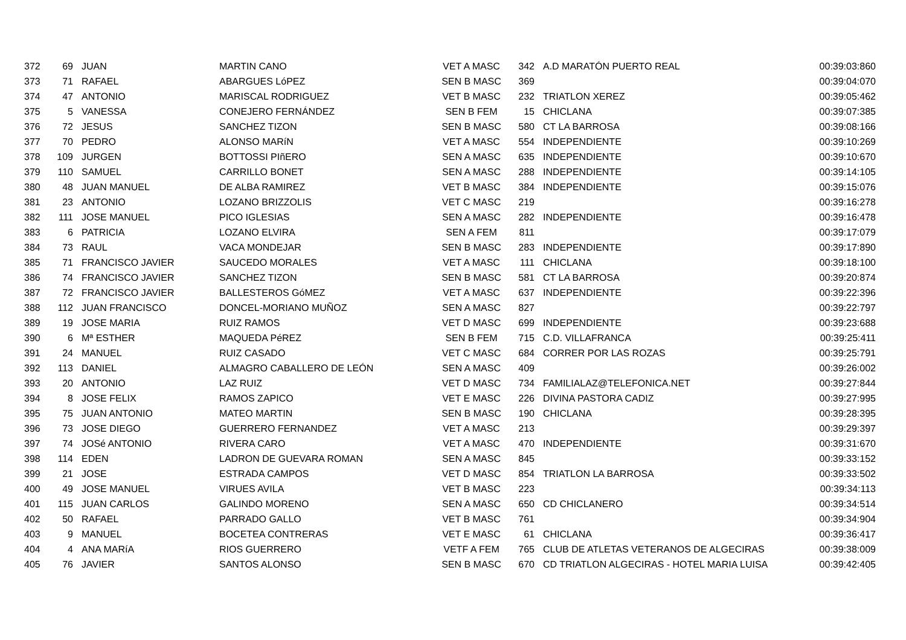| 372 | 69 | | JUAN | MARTIN CANO | VET A MASC | 342 | | A.D MARATÓN PUERTO REAL | 00:39:03:860 |
| 373 | 71 | | RAFAEL | ABARGUES LóPEZ | SEN B MASC | 369 | | | 00:39:04:070 |
| 374 | 47 | | ANTONIO | MARISCAL RODRIGUEZ | VET B MASC | 232 | | TRIATLON XEREZ | 00:39:05:462 |
| 375 | 5 | | VANESSA | CONEJERO FERNÁNDEZ | SEN B FEM | 15 | | CHICLANA | 00:39:07:385 |
| 376 | 72 | | JESUS | SANCHEZ TIZON | SEN B MASC | 580 | | CT LA BARROSA | 00:39:08:166 |
| 377 | 70 | | PEDRO | ALONSO MARíN | VET A MASC | 554 | | INDEPENDIENTE | 00:39:10:269 |
| 378 | 109 | | JURGEN | BOTTOSSI PIñERO | SEN A MASC | 635 | | INDEPENDIENTE | 00:39:10:670 |
| 379 | 110 | | SAMUEL | CARRILLO BONET | SEN A MASC | 288 | | INDEPENDIENTE | 00:39:14:105 |
| 380 | 48 | | JUAN MANUEL | DE ALBA RAMIREZ | VET B MASC | 384 | | INDEPENDIENTE | 00:39:15:076 |
| 381 | 23 | | ANTONIO | LOZANO BRIZZOLIS | VET C MASC | 219 | | | 00:39:16:278 |
| 382 | 111 | | JOSE MANUEL | PICO IGLESIAS | SEN A MASC | 282 | | INDEPENDIENTE | 00:39:16:478 |
| 383 | 6 | | PATRICIA | LOZANO ELVIRA | SEN A FEM | 811 | | | 00:39:17:079 |
| 384 | 73 | | RAUL | VACA MONDEJAR | SEN B MASC | 283 | | INDEPENDIENTE | 00:39:17:890 |
| 385 | 71 | | FRANCISCO JAVIER | SAUCEDO MORALES | VET A MASC | 111 | | CHICLANA | 00:39:18:100 |
| 386 | 74 | | FRANCISCO JAVIER | SANCHEZ TIZON | SEN B MASC | 581 | | CT LA BARROSA | 00:39:20:874 |
| 387 | 72 | | FRANCISCO JAVIER | BALLESTEROS GóMEZ | VET A MASC | 637 | | INDEPENDIENTE | 00:39:22:396 |
| 388 | 112 | | JUAN FRANCISCO | DONCEL-MORIANO MUÑOZ | SEN A MASC | 827 | | | 00:39:22:797 |
| 389 | 19 | | JOSE MARIA | RUIZ RAMOS | VET D MASC | 699 | | INDEPENDIENTE | 00:39:23:688 |
| 390 | 6 | | Mª ESTHER | MAQUEDA PéREZ | SEN B FEM | 715 | | C.D. VILLAFRANCA | 00:39:25:411 |
| 391 | 24 | | MANUEL | RUIZ CASADO | VET C MASC | 684 | | CORRER POR LAS ROZAS | 00:39:25:791 |
| 392 | 113 | | DANIEL | ALMAGRO CABALLERO DE LEÓN | SEN A MASC | 409 | | | 00:39:26:002 |
| 393 | 20 | | ANTONIO | LAZ RUIZ | VET D MASC | 734 | | FAMILIALAZ@TELEFONICA.NET | 00:39:27:844 |
| 394 | 8 | | JOSE FELIX | RAMOS ZAPICO | VET E MASC | 226 | | DIVINA PASTORA CADIZ | 00:39:27:995 |
| 395 | 75 | | JUAN ANTONIO | MATEO MARTIN | SEN B MASC | 190 | | CHICLANA | 00:39:28:395 |
| 396 | 73 | | JOSE DIEGO | GUERRERO FERNANDEZ | VET A MASC | 213 | | | 00:39:29:397 |
| 397 | 74 | | JOSé ANTONIO | RIVERA CARO | VET A MASC | 470 | | INDEPENDIENTE | 00:39:31:670 |
| 398 | 114 | | EDEN | LADRON DE GUEVARA ROMAN | SEN A MASC | 845 | | | 00:39:33:152 |
| 399 | 21 | | JOSE | ESTRADA CAMPOS | VET D MASC | 854 | | TRIATLON LA BARROSA | 00:39:33:502 |
| 400 | 49 | | JOSE MANUEL | VIRUES AVILA | VET B MASC | 223 | | | 00:39:34:113 |
| 401 | 115 | | JUAN CARLOS | GALINDO MORENO | SEN A MASC | 650 | | CD CHICLANERO | 00:39:34:514 |
| 402 | 50 | | RAFAEL | PARRADO GALLO | VET B MASC | 761 | | | 00:39:34:904 |
| 403 | 9 | | MANUEL | BOCETEA CONTRERAS | VET E MASC | 61 | | CHICLANA | 00:39:36:417 |
| 404 | 4 | | ANA MARíA | RIOS GUERRERO | VETF A FEM | 765 | | CLUB DE ATLETAS VETERANOS DE ALGECIRAS | 00:39:38:009 |
| 405 | 76 | | JAVIER | SANTOS ALONSO | SEN B MASC | 670 | | CD TRIATLON ALGECIRAS - HOTEL MARIA LUISA | 00:39:42:405 |